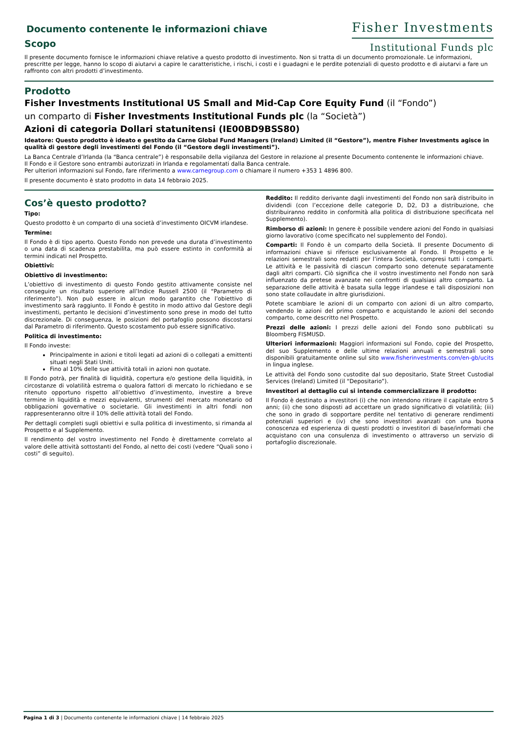Documento contenente le informazioni chiave
Scopo
Fisher Investments
Institutional Funds plc
Il presente documento fornisce le informazioni chiave relative a questo prodotto di investimento. Non si tratta di un documento promozionale. Le informazioni, prescritte per legge, hanno lo scopo di aiutarvi a capire le caratteristiche, i rischi, i costi e i guadagni e le perdite potenziali di questo prodotto e di aiutarvi a fare un raffronto con altri prodotti d’investimento.
Prodotto
Fisher Investments Institutional US Small and Mid-Cap Core Equity Fund (il “Fondo”)
un comparto di Fisher Investments Institutional Funds plc (la “Società”)
Azioni di categoria Dollari statunitensi (IE00BD9BSS80)
Ideatore: Questo prodotto è ideato e gestito da Carne Global Fund Managers (Ireland) Limited (il “Gestore”), mentre Fisher Investments agisce in qualità di gestore degli investimenti del Fondo (il “Gestore degli investimenti”).
La Banca Centrale d’Irlanda (la “Banca centrale”) è responsabile della vigilanza del Gestore in relazione al presente Documento contenente le informazioni chiave.
Il Fondo e il Gestore sono entrambi autorizzati in Irlanda e regolamentati dalla Banca centrale.
Per ulteriori informazioni sul Fondo, fare riferimento a www.carnegroup.com o chiamare il numero +353 1 4896 800.
Il presente documento è stato prodotto in data 14 febbraio 2025.
Cos’è questo prodotto?
Tipo:
Questo prodotto è un comparto di una società d’investimento OICVM irlandese.
Termine:
Il Fondo è di tipo aperto. Questo Fondo non prevede una durata d’investimento o una data di scadenza prestabilita, ma può essere estinto in conformità ai termini indicati nel Prospetto.
Obiettivi:
Obiettivo di investimento:
L’obiettivo di investimento di questo Fondo gestito attivamente consiste nel conseguire un risultato superiore all’Indice Russell 2500 (il “Parametro di riferimento”). Non può essere in alcun modo garantito che l’obiettivo di investimento sarà raggiunto. Il Fondo è gestito in modo attivo dal Gestore degli investimenti, pertanto le decisioni d’investimento sono prese in modo del tutto discrezionale. Di conseguenza, le posizioni del portafoglio possono discostarsi dal Parametro di riferimento. Questo scostamento può essere significativo.
Politica di investimento:
Il Fondo investe:
Principalmente in azioni e titoli legati ad azioni di o collegati a emittenti situati negli Stati Uniti.
Fino al 10% delle sue attività totali in azioni non quotate.
Il Fondo potrà, per finalità di liquidità, copertura e/o gestione della liquidità, in circostanze di volatilità estrema o qualora fattori di mercato lo richiedano e se ritenuto opportuno rispetto all’obiettivo d’investimento, investire a breve termine in liquidità e mezzi equivalenti, strumenti del mercato monetario od obbligazioni governative o societarie. Gli investimenti in altri fondi non rappresenteranno oltre il 10% delle attività totali del Fondo.
Per dettagli completi sugli obiettivi e sulla politica di investimento, si rimanda al Prospetto e al Supplemento.
Il rendimento del vostro investimento nel Fondo è direttamente correlato al valore delle attività sottostanti del Fondo, al netto dei costi (vedere “Quali sono i costi” di seguito).
Reddito: Il reddito derivante dagli investimenti del Fondo non sarà distribuito in dividendi (con l’eccezione delle categorie D, D2, D3 a distribuzione, che distribuiranno reddito in conformità alla politica di distribuzione specificata nel Supplemento).
Rimborso di azioni: In genere è possibile vendere azioni del Fondo in qualsiasi giorno lavorativo (come specificato nel supplemento del Fondo).
Comparti: Il Fondo è un comparto della Società. Il presente Documento di informazioni chiave si riferisce esclusivamente al Fondo. Il Prospetto e le relazioni semestrali sono redatti per l’intera Società, compresi tutti i comparti. Le attività e le passività di ciascun comparto sono detenute separatamente dagli altri comparti. Ciò significa che il vostro investimento nel Fondo non sarà influenzato da pretese avanzate nei confronti di qualsiasi altro comparto. La separazione delle attività è basata sulla legge irlandese e tali disposizioni non sono state collaudate in altre giurisdizioni.
Potete scambiare le azioni di un comparto con azioni di un altro comparto, vendendo le azioni del primo comparto e acquistando le azioni del secondo comparto, come descritto nel Prospetto.
Prezzi delle azioni: I prezzi delle azioni del Fondo sono pubblicati su Bloomberg FISMUSD.
Ulteriori informazioni: Maggiori informazioni sul Fondo, copie del Prospetto, del suo Supplemento e delle ultime relazioni annuali e semestrali sono disponibili gratuitamente online sul sito www.fisherinvestments.com/en-gb/ucits in lingua inglese.
Le attività del Fondo sono custodite dal suo depositario, State Street Custodial Services (Ireland) Limited (il “Depositario”).
Investitori al dettaglio cui si intende commercializzare il prodotto:
Il Fondo è destinato a investitori (i) che non intendono ritirare il capitale entro 5 anni; (ii) che sono disposti ad accettare un grado significativo di volatilità; (iii) che sono in grado di sopportare perdite nel tentativo di generare rendimenti potenziali superiori e (iv) che sono investitori avanzati con una buona conoscenza ed esperienza di questi prodotti o investitori di base/informati che acquistano con una consulenza di investimento o attraverso un servizio di portafoglio discrezionale.
Pagina 1 di 3 | Documento contenente le informazioni chiave | 14 febbraio 2025